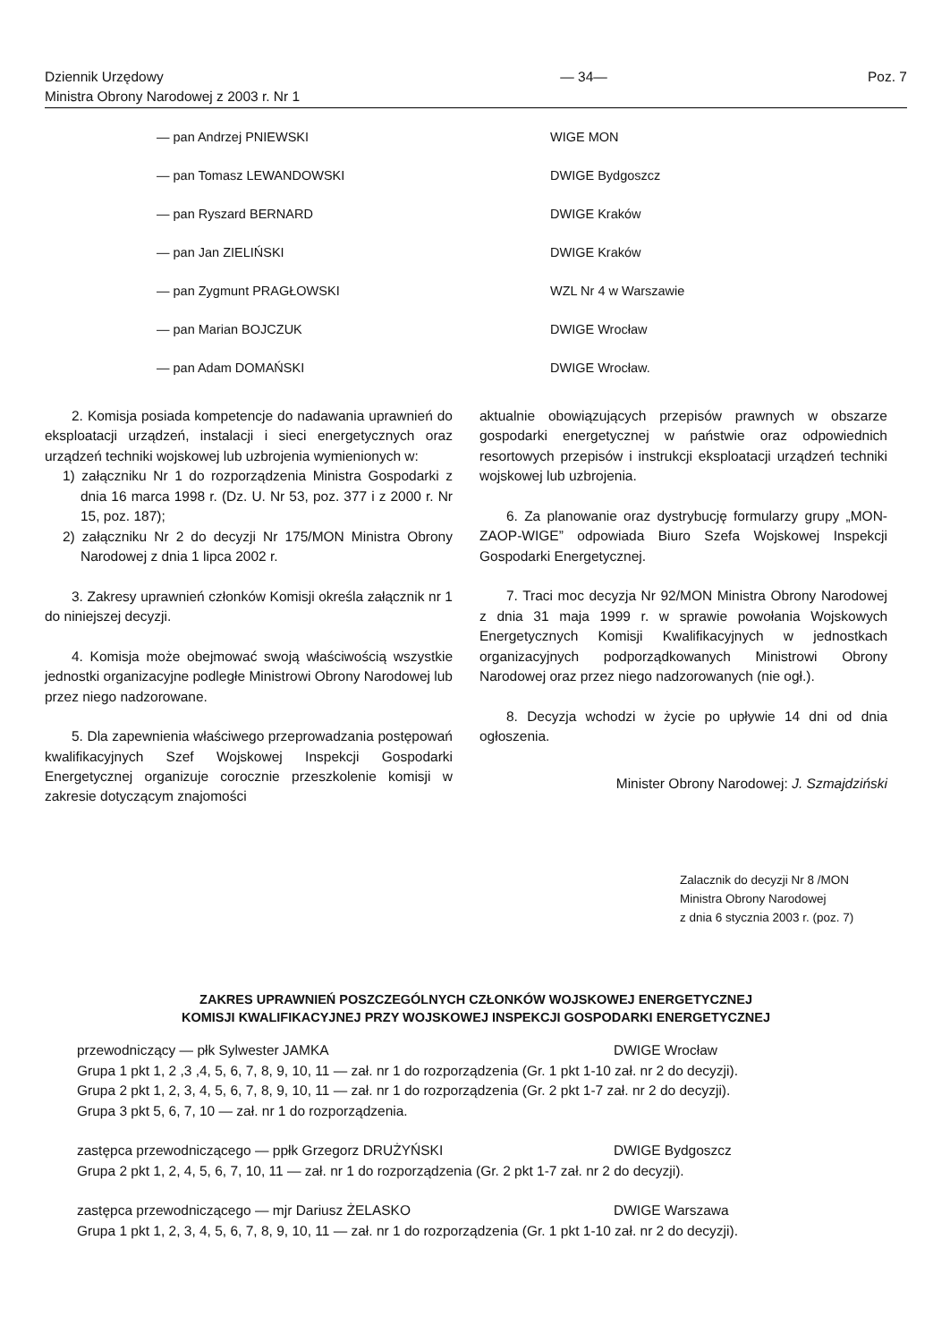Dziennik Urzędowy
Ministra Obrony Narodowej z 2003 r. Nr 1
— 34— Poz. 7
— pan Andrzej PNIEWSKI WIGE MON
— pan Tomasz LEWANDOWSKI DWIGE Bydgoszcz
— pan Ryszard BERNARD DWIGE Kraków
— pan Jan ZIELIŃSKI DWIGE Kraków
— pan Zygmunt PRAGŁOWSKI WZL Nr 4 w Warszawie
— pan Marian BOJCZUK DWIGE Wrocław
— pan Adam DOMAŃSKI DWIGE Wrocław.
2. Komisja posiada kompetencje do nadawania uprawnień do eksploatacji urządzeń, instalacji i sieci energetycznych oraz urządzeń techniki wojskowej lub uzbrojenia wymienionych w:
1) załączniku Nr 1 do rozporządzenia Ministra Gospodarki z dnia 16 marca 1998 r. (Dz. U. Nr 53, poz. 377 i z 2000 r. Nr 15, poz. 187);
2) załączniku Nr 2 do decyzji Nr 175/MON Ministra Obrony Narodowej z dnia 1 lipca 2002 r.
3. Zakresy uprawnień członków Komisji określa załącznik nr 1 do niniejszej decyzji.
4. Komisja może obejmować swoją właściwością wszystkie jednostki organizacyjne podległe Ministrowi Obrony Narodowej lub przez niego nadzorowane.
5. Dla zapewnienia właściwego przeprowadzania postępowań kwalifikacyjnych Szef Wojskowej Inspekcji Gospodarki Energetycznej organizuje corocznie przeszkolenie komisji w zakresie dotyczącym znajomości
aktualnie obowiązujących przepisów prawnych w obszarze gospodarki energetycznej w państwie oraz odpowiednich resortowych przepisów i instrukcji eksploatacji urządzeń techniki wojskowej lub uzbrojenia.
6. Za planowanie oraz dystrybucję formularzy grupy „MON-ZAOP-WIGE” odpowiada Biuro Szefa Wojskowej Inspekcji Gospodarki Energetycznej.
7. Traci moc decyzja Nr 92/MON Ministra Obrony Narodowej z dnia 31 maja 1999 r. w sprawie powołania Wojskowych Energetycznych Komisji Kwalifikacyjnych w jednostkach organizacyjnych podporządkowanych Ministrowi Obrony Narodowej oraz przez niego nadzorowanych (nie ogł.).
8. Decyzja wchodzi w życie po upływie 14 dni od dnia ogłoszenia.
Minister Obrony Narodowej: J. Szmajdziński
Zalacznik do decyzji Nr 8 /MON
Ministra Obrony Narodowej
z dnia 6 stycznia 2003 r. (poz. 7)
ZAKRES UPRAWNIEŃ POSZCZEGÓLNYCH CZŁONKÓW WOJSKOWEJ ENERGETYCZNEJ
KOMISJI KWALIFIKACYJNEJ PRZY WOJSKOWEJ INSPEKCJI GOSPODARKI ENERGETYCZNEJ
przewodniczący — płk Sylwester JAMKA DWIGE Wrocław
Grupa 1 pkt 1, 2 ,3 ,4, 5, 6, 7, 8, 9, 10, 11 — zał. nr 1 do rozporządzenia (Gr. 1 pkt 1-10 zał. nr 2 do decyzji).
Grupa 2 pkt 1, 2, 3, 4, 5, 6, 7, 8, 9, 10, 11 — zał. nr 1 do rozporządzenia (Gr. 2 pkt 1-7 zał. nr 2 do decyzji).
Grupa 3 pkt 5, 6, 7, 10 — zał. nr 1 do rozporządzenia.
zastępca przewodniczącego — ppłk Grzegorz DRUŻYŃSKI DWIGE Bydgoszcz
Grupa 2 pkt 1, 2, 4, 5, 6, 7, 10, 11 — zał. nr 1 do rozporządzenia (Gr. 2 pkt 1-7 zał. nr 2 do decyzji).
zastępca przewodniczącego — mjr Dariusz ŻELASKO DWIGE Warszawa
Grupa 1 pkt 1, 2, 3, 4, 5, 6, 7, 8, 9, 10, 11 — zał. nr 1 do rozporządzenia (Gr. 1 pkt 1-10 zał. nr 2 do decyzji).